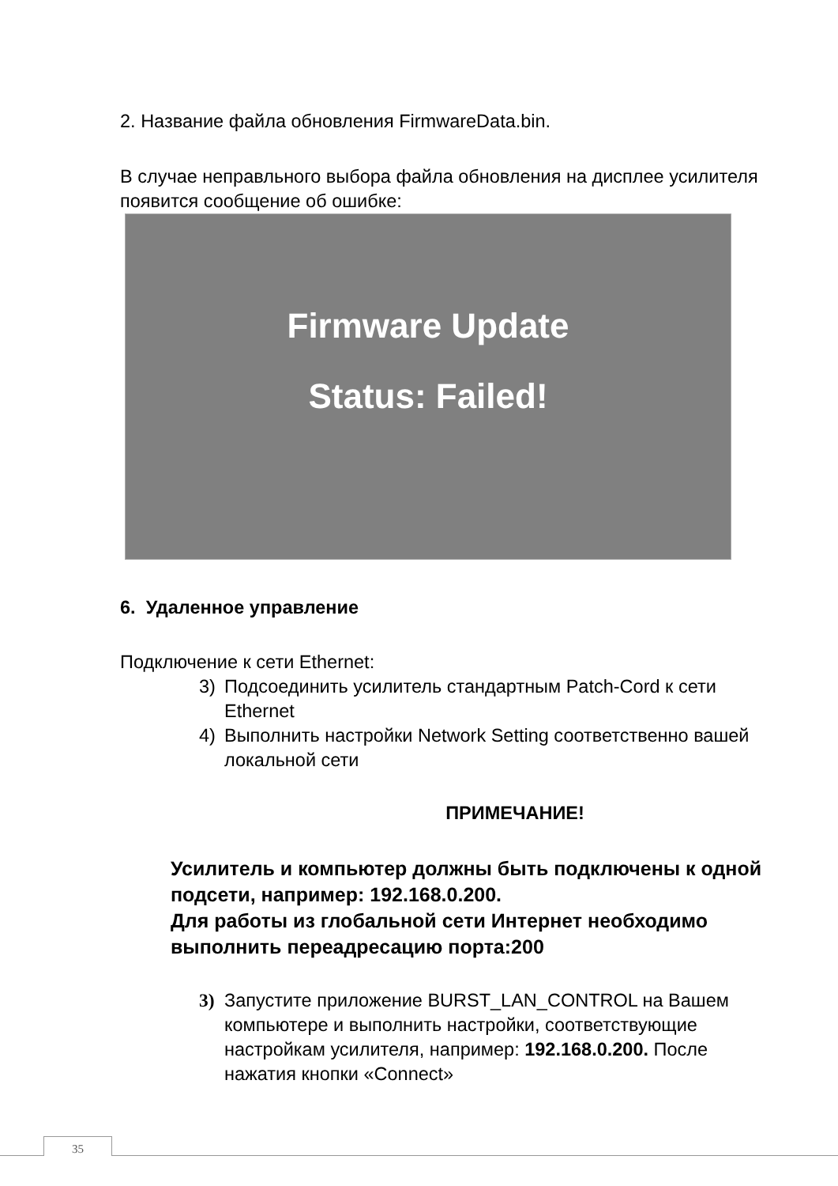2. Название файла обновления FirmwareData.bin.
В случае неправльного выбора файла обновления на дисплее усилителя появится сообщение об ошибке:
Firmware Update
Status: Failed!
6. Удаленное управление
Подключение к сети Ethernet:
3) Подсоединить усилитель стандартным Patch-Cord к сети Ethernet
4) Выполнить настройки Network Setting соответственно вашей локальной сети
ПРИМЕЧАНИЕ!
Усилитель и компьютер должны быть подключены к одной подсети, например: 192.168.0.200.
Для работы из глобальной сети Интернет необходимо выполнить переадресацию порта:200
3) Запустите приложение BURST_LAN_CONTROL на Вашем компьютере и выполнить настройки, соответствующие настройкам усилителя, например: 192.168.0.200. После нажатия кнопки «Connect»
35